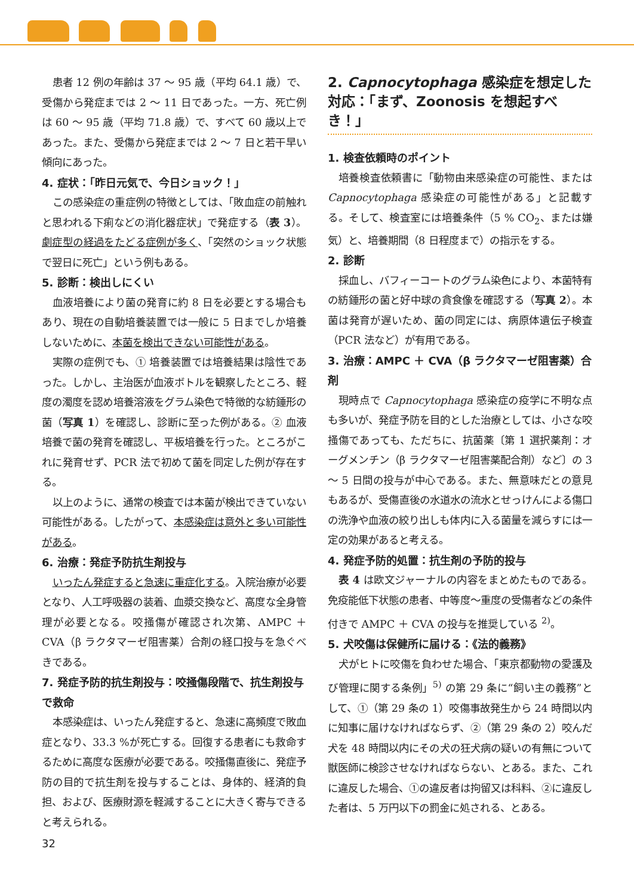患者 12 例の年齢は 37 ～ 95 歳（平均 64.1 歳）で、受傷から発症までは 2 ～ 11 日であった。一方、死亡例は 60 ～ 95 歳（平均 71.8 歳）で、すべて 60 歳以上であった。また、受傷から発症までは 2 ～ 7 日と若干早い傾向にあった。
4. 症状：「昨日元気で、今日ショック！」
この感染症の重症例の特徴としては、「敗血症の前触れと思われる下痢などの消化器症状」で発症する（表 3）。劇症型の経過をたどる症例が多く、「突然のショック状態で翌日に死亡」という例もある。
5. 診断：検出しにくい
血液培養により菌の発育に約 8 日を必要とする場合もあり、現在の自動培養装置では一般に 5 日までしか培養しないために、本菌を検出できない可能性がある。
実際の症例でも、① 培養装置では培養結果は陰性であった。しかし、主治医が血液ボトルを観察したところ、軽度の濁度を認め培養溶液をグラム染色で特徴的な紡錘形の菌（写真 1）を確認し、診断に至った例がある。② 血液培養で菌の発育を確認し、平板培養を行った。ところがこれに発育せず、PCR 法で初めて菌を同定した例が存在する。
以上のように、通常の検査では本菌が検出できていない可能性がある。したがって、本感染症は意外と多い可能性がある。
6. 治療：発症予防抗生剤投与
いったん発症すると急速に重症化する。入院治療が必要となり、人工呼吸器の装着、血漿交換など、高度な全身管理が必要となる。咬掻傷が確認され次第、AMPC ＋ CVA（β ラクタマーゼ阻害薬）合剤の経口投与を急ぐべきである。
7. 発症予防的抗生剤投与：咬掻傷段階で、抗生剤投与で救命
本感染症は、いったん発症すると、急速に高頻度で敗血症となり、33.3 %が死亡する。回復する患者にも救命するために高度な医療が必要である。咬掻傷直後に、発症予防の目的で抗生剤を投与することは、身体的、経済的負担、および、医療財源を軽減することに大きく寄与できると考えられる。
2. Capnocytophaga 感染症を想定した対応：「まず、Zoonosis を想起すべき！」
1. 検査依頼時のポイント
培養検査依頼書に「動物由来感染症の可能性、または Capnocytophaga 感染症の可能性がある」と記載する。そして、検査室には培養条件（5 % CO<sub>2</sub>、または嫌気）と、培養期間（8 日程度まで）の指示をする。
2. 診断
採血し、バフィーコートのグラム染色により、本菌特有の紡錘形の菌と好中球の貪食像を確認する（写真 2）。本菌は発育が遅いため、菌の同定には、病原体遺伝子検査（PCR 法など）が有用である。
3. 治療：AMPC ＋ CVA（β ラクタマーゼ阻害薬）合剤
現時点で Capnocytophaga 感染症の疫学に不明な点も多いが、発症予防を目的とした治療としては、小さな咬掻傷であっても、ただちに、抗菌薬〔第 1 選択薬剤：オーグメンチン（β ラクタマーゼ阻害薬配合剤）など〕の 3 ～ 5 日間の投与が中心である。また、無意味だとの意見もあるが、受傷直後の水道水の流水とせっけんによる傷口の洗浄や血液の絞り出しも体内に入る菌量を減らすには一定の効果があると考える。
4. 発症予防的処置：抗生剤の予防的投与
表 4 は欧文ジャーナルの内容をまとめたものである。免疫能低下状態の患者、中等度～重度の受傷者などの条件付きで AMPC ＋ CVA の投与を推奨している <sup>2)</sup>。
5. 犬咬傷は保健所に届ける：《法的義務》
犬がヒトに咬傷を負わせた場合、「東京都動物の愛護及び管理に関する条例」<sup>5)</sup> の第 29 条に“飼い主の義務”として、①（第 29 条の 1）咬傷事故発生から 24 時間以内に知事に届けなければならず、②（第 29 条の 2）咬んだ犬を 48 時間以内にその犬の狂犬病の疑いの有無について獣医師に検診させなければならない、とある。また、これに違反した場合、①の違反者は拘留又は科料、②に違反した者は、5 万円以下の罰金に処される、とある。
32